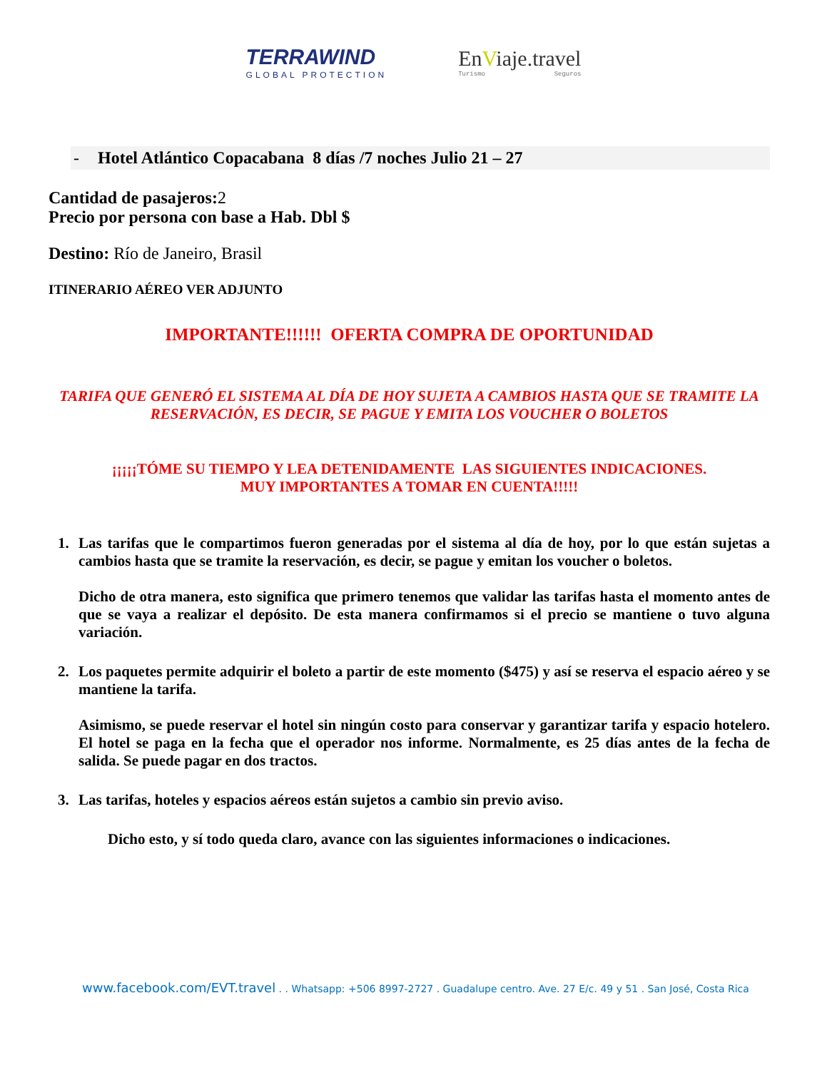TERRAWIND
GLOBAL PROTECTION
EnViaje.travel
Turismo Seguros
- Hotel Atlántico Copacabana 8 días /7 noches Julio 21 – 27
Cantidad de pasajeros: 2
Precio por persona con base a Hab. Dbl $
Destino: Río de Janeiro, Brasil
ITINERARIO AÉREO VER ADJUNTO
IMPORTANTE!!!!!! OFERTA COMPRA DE OPORTUNIDAD
TARIFA QUE GENERÓ EL SISTEMA AL DÍA DE HOY SUJETA A CAMBIOS HASTA QUE SE TRAMITE LA RESERVACIÓN, ES DECIR, SE PAGUE Y EMITA LOS VOUCHER O BOLETOS
¡¡¡¡¡TÓME SU TIEMPO Y LEA DETENIDAMENTE LAS SIGUIENTES INDICACIONES.
MUY IMPORTANTES A TOMAR EN CUENTA!!!!!
1. Las tarifas que le compartimos fueron generadas por el sistema al día de hoy, por lo que están sujetas a cambios hasta que se tramite la reservación, es decir, se pague y emitan los voucher o boletos.
Dicho de otra manera, esto significa que primero tenemos que validar las tarifas hasta el momento antes de que se vaya a realizar el depósito. De esta manera confirmamos si el precio se mantiene o tuvo alguna variación.
2. Los paquetes permite adquirir el boleto a partir de este momento ($475) y así se reserva el espacio aéreo y se mantiene la tarifa.
Asimismo, se puede reservar el hotel sin ningún costo para conservar y garantizar tarifa y espacio hotelero. El hotel se paga en la fecha que el operador nos informe. Normalmente, es 25 días antes de la fecha de salida. Se puede pagar en dos tractos.
3. Las tarifas, hoteles y espacios aéreos están sujetos a cambio sin previo aviso.
Dicho esto, y sí todo queda claro, avance con las siguientes informaciones o indicaciones.
www.facebook.com/EVT.travel . . Whatsapp: +506 8997-2727 . Guadalupe centro. Ave. 27 E/c. 49 y 51 . San José, Costa Rica